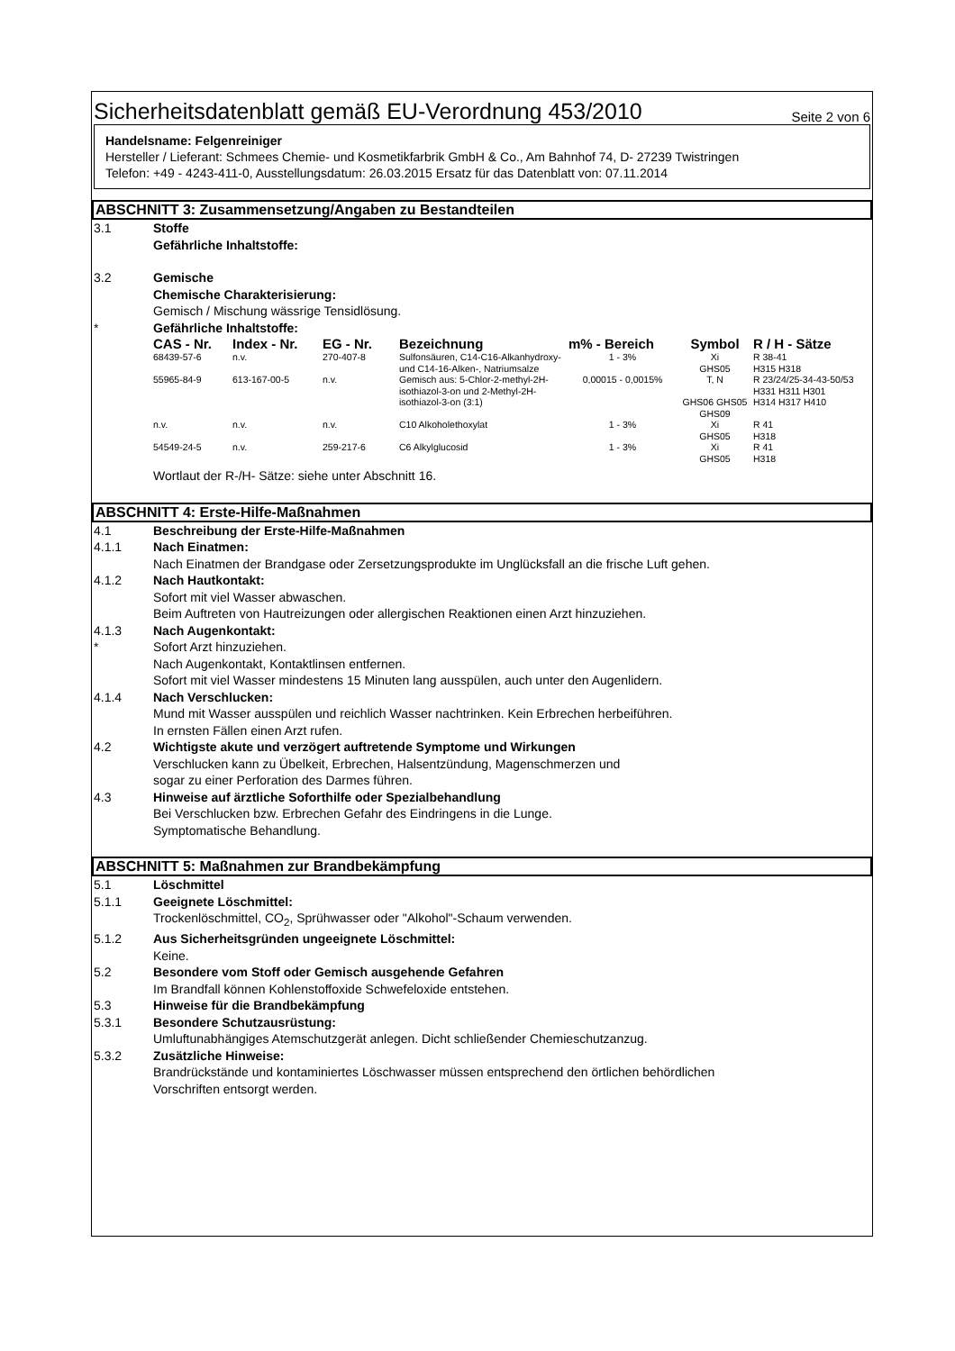Sicherheitsdatenblatt gemäß EU-Verordnung 453/2010 Seite 2 von 6
Handelsname: Felgenreiniger
Hersteller / Lieferant: Schmees Chemie- und Kosmetikfarbrik GmbH & Co., Am Bahnhof 74, D- 27239 Twistringen
Telefon: +49 - 4243-411-0, Ausstellungsdatum: 26.03.2015 Ersatz für das Datenblatt von: 07.11.2014
ABSCHNITT 3: Zusammensetzung/Angaben zu Bestandteilen
3.1 Stoffe
Gefährliche Inhaltstoffe:
3.2 Gemische
Chemische Charakterisierung:
Gemisch / Mischung wässrige Tensidlösung.
* Gefährliche Inhaltstoffe:
| CAS - Nr. | Index - Nr. | EG - Nr. | Bezeichnung | m% - Bereich | Symbol | R / H - Sätze |
| --- | --- | --- | --- | --- | --- | --- |
| 68439-57-6 | n.v. | 270-407-8 | Sulfonsäuren, C14-C16-Alkanhydroxy- und C14-16-Alken-, Natriumsalze | 1 - 3% | Xi GHS05 | R 38-41 H315 H318 |
| 55965-84-9 | 613-167-00-5 | n.v. | Gemisch aus: 5-Chlor-2-methyl-2H-isothiazol-3-on und 2-Methyl-2H-isothiazol-3-on (3:1) | 0,00015 - 0,0015% | T, N GHS06 GHS05 GHS09 | R 23/24/25-34-43-50/53 H331 H311 H301 H314 H317 H410 |
| n.v. | n.v. | n.v. | C10 Alkoholethoxylat | 1 - 3% | Xi GHS05 | R 41 H318 |
| 54549-24-5 | n.v. | 259-217-6 | C6 Alkylglucosid | 1 - 3% | Xi GHS05 | R 41 H318 |
Wortlaut der R-/H- Sätze: siehe unter Abschnitt 16.
ABSCHNITT 4: Erste-Hilfe-Maßnahmen
4.1 Beschreibung der Erste-Hilfe-Maßnahmen
4.1.1 Nach Einatmen:
Nach Einatmen der Brandgase oder Zersetzungsprodukte im Unglücksfall an die frische Luft gehen.
4.1.2 Nach Hautkontakt:
Sofort mit viel Wasser abwaschen.
Beim Auftreten von Hautreizungen oder allergischen Reaktionen einen Arzt hinzuziehen.
4.1.3 Nach Augenkontakt:
* Sofort Arzt hinzuziehen.
Nach Augenkontakt, Kontaktlinsen entfernen.
Sofort mit viel Wasser mindestens 15 Minuten lang ausspülen, auch unter den Augenlidern.
4.1.4 Nach Verschlucken:
Mund mit Wasser ausspülen und reichlich Wasser nachtrinken. Kein Erbrechen herbeiführen.
In ernsten Fällen einen Arzt rufen.
4.2 Wichtigste akute und verzögert auftretende Symptome und Wirkungen
Verschlucken kann zu Übelkeit, Erbrechen, Halsentzündung, Magenschmerzen und
sogar zu einer Perforation des Darmes führen.
4.3 Hinweise auf ärztliche Soforthilfe oder Spezialbehandlung
Bei Verschlucken bzw. Erbrechen Gefahr des Eindringens in die Lunge.
Symptomatische Behandlung.
ABSCHNITT 5: Maßnahmen zur Brandbekämpfung
5.1 Löschmittel
5.1.1 Geeignete Löschmittel:
Trockenlöschmittel, CO<sub>2</sub>, Sprühwasser oder "Alkohol"-Schaum verwenden.
5.1.2 Aus Sicherheitsgründen ungeeignete Löschmittel:
Keine.
5.2 Besondere vom Stoff oder Gemisch ausgehende Gefahren
Im Brandfall können Kohlenstoffoxide Schwefeloxide entstehen.
5.3 Hinweise für die Brandbekämpfung
5.3.1 Besondere Schutzausrüstung:
Umluftunabhängiges Atemschutzgerät anlegen. Dicht schließender Chemieschutzanzug.
5.3.2 Zusätzliche Hinweise:
Brandrückstände und kontaminiertes Löschwasser müssen entsprechend den örtlichen behördlichen
Vorschriften entsorgt werden.